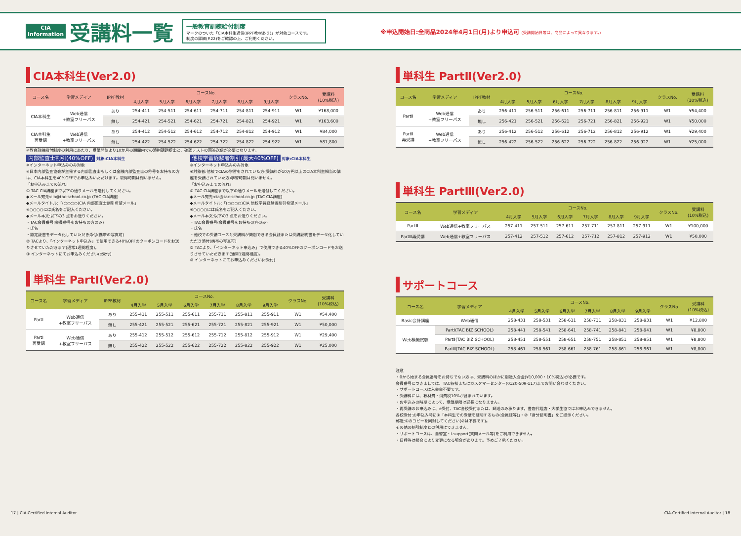CIA
Information
受講料一覧
一般教育訓練給付制度
マークのついた「CIA本科生通信(IPPF教材あり)」が対象コースです。
制度の詳細(P.22)をご確認の上、ご利用ください。
※申込開始日:全商品2024年4月1日(月)より申込可 (受講開始日等は、商品によって異なります。)
CIA本科生(Ver2.0)
| コース名 | 学習メディア | IPPF教材 | コースNo. | | | | | | クラスNo. | 受講料 (10%税込) |
| --- | --- | --- | --- | --- | --- | --- | --- | --- | --- | --- |
| | | | 4月入学 | 5月入学 | 6月入学 | 7月入学 | 8月入学 | 9月入学 | | |
| CIA本科生 | Web通信 +教室フリーパス | あり | 254-411 | 254-511 | 254-611 | 254-711 | 254-811 | 254-911 | W1 | ¥168,000 |
| | | 無し | 254-421 | 254-521 | 254-621 | 254-721 | 254-821 | 254-921 | W1 | ¥163,600 |
| CIA本科生 再受講 | Web通信 +教室フリーパス | あり | 254-412 | 254-512 | 254-612 | 254-712 | 254-812 | 254-912 | W1 | ¥84,000 |
| | | 無し | 254-422 | 254-522 | 254-622 | 254-722 | 254-822 | 254-922 | W1 | ¥81,800 |
※教育訓練給付制度の利用にあたり、受講開始より10か月の期間内での添削課題提出と、確認テストの回答送信が必要となります。
内部監査士割引(40%OFF) 対象:CIA本科生
※インターネット申込みのみ対象
※日本内部監査協会が主催する内部監査士もしくは金融内部監査士の称号をお持ちの方は、CIA本科生を40%OFFでお申込みいただけます。取得時期は問いません。
「お申込みまでの流れ」
① TAC CIA講座まで以下の通りメールを送付してください。
◆メール宛先:cia@tac-school.co.jp (TAC CIA講座)
◆メールタイトル:「(○○○○)CIA 内部監査士割引希望メール」
※○○○○には氏名をご記入ください。
◆メール本文:以下の3 点をお送りください。
・TAC会員番号(会員番号をお持ちの方のみ)
・氏名
・認定証書をデータ化していただき添付(携帯の写真可)
② TACより、「インターネット申込み」で使用できる40%OFFのクーポンコードをお送りさせていただきます(通常1週間程度)。
③ インターネットにてお申込みください(e受付)
他校学習経験者割引(最大40%OFF) 対象:CIA本科生
※インターネット申込みのみ対象
※対象者:他校でCIAの学習をされていた方(受講料が10万円以上のCIA本科生相当の講座を受講されていた方)学習時期は問いません。
「お申込みまでの流れ」
① TAC CIA講座まで以下の通りメールを送付してください。
◆メール宛先:cia@tac-school.co.jp (TAC CIA講座)
◆メールタイトル:「(○○○○)CIA 他校学習経験者割引希望メール」
※○○○○には氏名をご記入ください。
◆メール本文:以下の3 点をお送りください。
・TAC会員番号(会員番号をお持ちの方のみ)
・氏名
・他校での受講コースと受講料が識別できる会員証または受講証明書をデータ化していただき添付(携帯の写真可)
② TACより、「インターネット申込み」で使用できる40%OFFのクーポンコードをお送りさせていただきます(通常1週間程度)。
③ インターネットにてお申込みください(e受付)
単科生 PartⅠ(Ver2.0)
| コース名 | 学習メディア | IPPF教材 | コースNo. | | | | | | クラスNo. | 受講料 (10%税込) |
| --- | --- | --- | --- | --- | --- | --- | --- | --- | --- | --- |
| | | | 4月入学 | 5月入学 | 6月入学 | 7月入学 | 8月入学 | 9月入学 | | |
| PartⅠ | Web通信 +教室フリーパス | あり | 255-411 | 255-511 | 255-611 | 255-711 | 255-811 | 255-911 | W1 | ¥54,400 |
| | | 無し | 255-421 | 255-521 | 255-621 | 255-721 | 255-821 | 255-921 | W1 | ¥50,000 |
| PartⅠ 再受講 | Web通信 +教室フリーパス | あり | 255-412 | 255-512 | 255-612 | 255-712 | 255-812 | 255-912 | W1 | ¥29,400 |
| | | 無し | 255-422 | 255-522 | 255-622 | 255-722 | 255-822 | 255-922 | W1 | ¥25,000 |
単科生 PartⅡ(Ver2.0)
| コース名 | 学習メディア | IPPF教材 | コースNo. | | | | | | クラスNo. | 受講料 (10%税込) |
| --- | --- | --- | --- | --- | --- | --- | --- | --- | --- | --- |
| | | | 4月入学 | 5月入学 | 6月入学 | 7月入学 | 8月入学 | 9月入学 | | |
| PartⅡ | Web通信 +教室フリーパス | あり | 256-411 | 256-511 | 256-611 | 256-711 | 256-811 | 256-911 | W1 | ¥54,400 |
| | | 無し | 256-421 | 256-521 | 256-621 | 256-721 | 256-821 | 256-921 | W1 | ¥50,000 |
| PartⅡ 再受講 | Web通信 +教室フリーパス | あり | 256-412 | 256-512 | 256-612 | 256-712 | 256-812 | 256-912 | W1 | ¥29,400 |
| | | 無し | 256-422 | 256-522 | 256-622 | 256-722 | 256-822 | 256-922 | W1 | ¥25,000 |
単科生 PartⅢ(Ver2.0)
| コース名 | 学習メディア | コースNo. | | | | | | クラスNo. | 受講料 (10%税込) |
| --- | --- | --- | --- | --- | --- | --- | --- | --- | --- |
| | | 4月入学 | 5月入学 | 6月入学 | 7月入学 | 8月入学 | 9月入学 | | |
| PartⅢ | Web通信+教室フリーパス | 257-411 | 257-511 | 257-611 | 257-711 | 257-811 | 257-911 | W1 | ¥100,000 |
| PartⅢ再受講 | Web通信+教室フリーパス | 257-412 | 257-512 | 257-612 | 257-712 | 257-812 | 257-912 | W1 | ¥50,000 |
サポートコース
| コース名 | 学習メディア | コースNo. | | | | | | クラスNo. | 受講料 (10%税込) |
| --- | --- | --- | --- | --- | --- | --- | --- | --- | --- |
| | | 4月入学 | 5月入学 | 6月入学 | 7月入学 | 8月入学 | 9月入学 | | |
| Basic会計講座 | Web通信 | 258-431 | 258-531 | 258-631 | 258-731 | 258-831 | 258-931 | W1 | ¥12,800 |
| Web模擬試験 | PartⅠ(TAC BIZ SCHOOL) | 258-441 | 258-541 | 258-641 | 258-741 | 258-841 | 258-941 | W1 | ¥8,800 |
| | PartⅡ(TAC BIZ SCHOOL) | 258-451 | 258-551 | 258-651 | 258-751 | 258-851 | 258-951 | W1 | ¥8,800 |
| | PartⅢ(TAC BIZ SCHOOL) | 258-461 | 258-561 | 258-661 | 258-761 | 258-861 | 258-961 | W1 | ¥8,800 |
注意
・0から始まる会員番号をお持ちでない方は、受講料のほかに別途入会金(¥10,000・10%税込)が必要です。
会員番号につきましては、TAC各校またはカスタマーセンター(0120-509-117)までお問い合わせください。
・サポートコースは入会金不要です。
・受講料には、教材費・消費税10%が含まれています。
・お申込みの時期によって、受講期限は延長になりません。
・再受講のお申込みは、e受付、TAC各校受付または、郵送のみ承ります。書店代理店・大学生協ではお申込みできません。
各校受付:お申込み時に①「本科生での受講を証明するもの(会員証等)」・②「身分証明書」をご提示ください。
郵送:①のコピーを同封してください(②は不要です)。
その他の割引制度との併用はできません。
・サポートコースは、自習室・i-support(質問メール等)をご利用できません。
・日程等は都合により変更になる場合があります。予めご了承ください。
17 | CIA-Certified Internal Auditor CIA-Certified Internal Auditor | 18